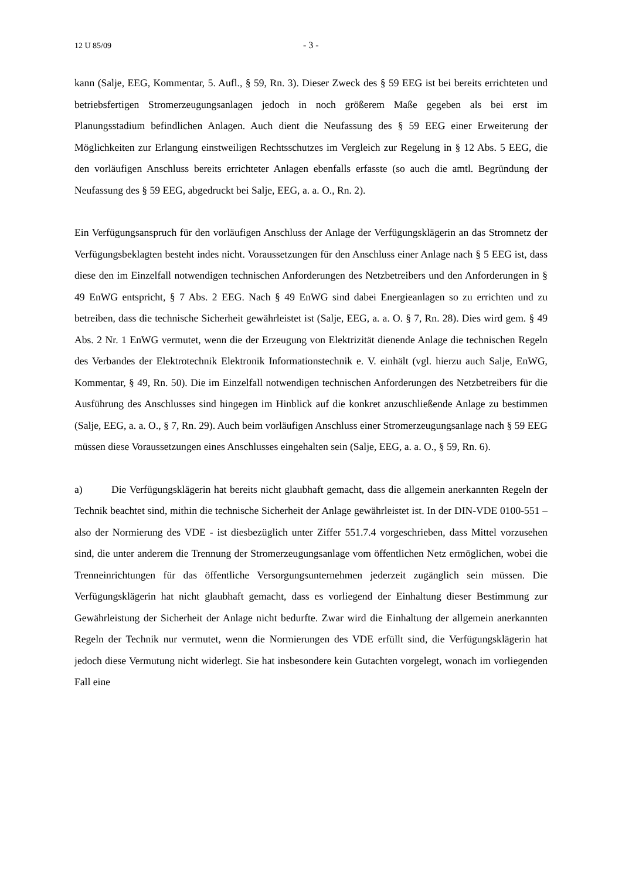12 U 85/09 - 3 -
kann (Salje, EEG, Kommentar, 5. Aufl., § 59, Rn. 3). Dieser Zweck des § 59 EEG ist bei bereits errichteten und betriebsfertigen Stromerzeugungsanlagen jedoch in noch größerem Maße gegeben als bei erst im Planungsstadium befindlichen Anlagen. Auch dient die Neufassung des § 59 EEG einer Erweiterung der Möglichkeiten zur Erlangung einstweiligen Rechtsschutzes im Vergleich zur Regelung in § 12 Abs. 5 EEG, die den vorläufigen Anschluss bereits errichteter Anlagen ebenfalls erfasste (so auch die amtl. Begründung der Neufassung des § 59 EEG, abgedruckt bei Salje, EEG, a. a. O., Rn. 2).
Ein Verfügungsanspruch für den vorläufigen Anschluss der Anlage der Verfügungsklägerin an das Stromnetz der Verfügungsbeklagten besteht indes nicht. Voraussetzungen für den Anschluss einer Anlage nach § 5 EEG ist, dass diese den im Einzelfall notwendigen technischen Anforderungen des Netzbetreibers und den Anforderungen in § 49 EnWG entspricht, § 7 Abs. 2 EEG. Nach § 49 EnWG sind dabei Energieanlagen so zu errichten und zu betreiben, dass die technische Sicherheit gewährleistet ist (Salje, EEG, a. a. O. § 7, Rn. 28). Dies wird gem. § 49 Abs. 2 Nr. 1 EnWG vermutet, wenn die der Erzeugung von Elektrizität dienende Anlage die technischen Regeln des Verbandes der Elektrotechnik Elektronik Informationstechnik e. V. einhält (vgl. hierzu auch Salje, EnWG, Kommentar, § 49, Rn. 50). Die im Einzelfall notwendigen technischen Anforderungen des Netzbetreibers für die Ausführung des Anschlusses sind hingegen im Hinblick auf die konkret anzuschließende Anlage zu bestimmen (Salje, EEG, a. a. O., § 7, Rn. 29). Auch beim vorläufigen Anschluss einer Stromerzeugungsanlage nach § 59 EEG müssen diese Voraussetzungen eines Anschlusses eingehalten sein (Salje, EEG, a. a. O., § 59, Rn. 6).
a) Die Verfügungsklägerin hat bereits nicht glaubhaft gemacht, dass die allgemein anerkannten Regeln der Technik beachtet sind, mithin die technische Sicherheit der Anlage gewährleistet ist. In der DIN-VDE 0100-551 – also der Normierung des VDE - ist diesbezüglich unter Ziffer 551.7.4 vorgeschrieben, dass Mittel vorzusehen sind, die unter anderem die Trennung der Stromerzeugungsanlage vom öffentlichen Netz ermöglichen, wobei die Trenneinrichtungen für das öffentliche Versorgungsunternehmen jederzeit zugänglich sein müssen. Die Verfügungsklägerin hat nicht glaubhaft gemacht, dass es vorliegend der Einhaltung dieser Bestimmung zur Gewährleistung der Sicherheit der Anlage nicht bedurfte. Zwar wird die Einhaltung der allgemein anerkannten Regeln der Technik nur vermutet, wenn die Normierungen des VDE erfüllt sind, die Verfügungsklägerin hat jedoch diese Vermutung nicht widerlegt. Sie hat insbesondere kein Gutachten vorgelegt, wonach im vorliegenden Fall eine